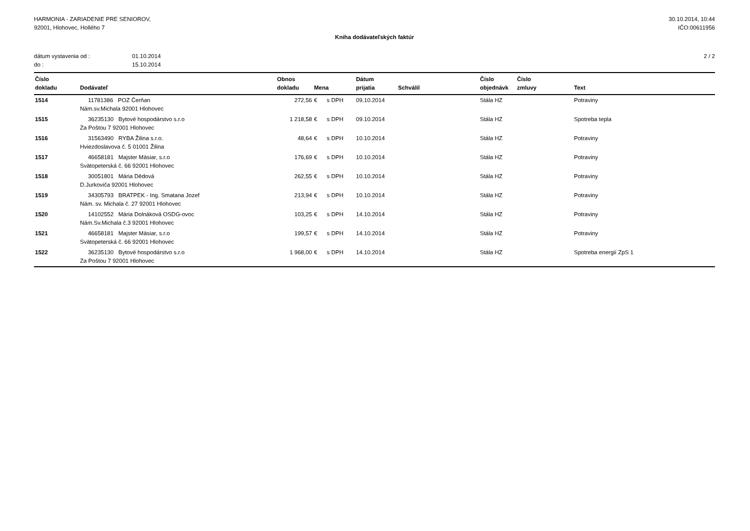HARMONIA - ZARIADENIE PRE SENIOROV,
92001, Hlohovec, Hollého 7
30.10.2014, 10:44
IČO:00611956
Kniha dodávateľských faktúr
| dátum vystavenia od : | 01.10.2014 |
| do : | 15.10.2014 |
2 / 2
| Číslo dokladu | Dodávateľ | Obnos dokladu | Mena | Dátum prijatia | Schválil | Číslo objednávk | Číslo zmluvy | Text |
| --- | --- | --- | --- | --- | --- | --- | --- | --- |
| 1514 | 11781386 POZ Čerňan Nám.sv.Michala 92001 Hlohovec | 272,56 | € s DPH | 09.10.2014 | | Stála HZ | | Potraviny |
| 1515 | 36235130 Bytové hospodárstvo s.r.o Za Poštou 7 92001 Hlohovec | 1 218,58 | € s DPH | 09.10.2014 | | Stála HZ | | Spotreba tepla |
| 1516 | 31563490 RYBA Žilina s.r.o. Hviezdoslavova č. 5 01001 Žilina | 48,64 | € s DPH | 10.10.2014 | | Stála HZ | | Potraviny |
| 1517 | 46658181 Majster Mäsiar, s.r.o Svätopeterská č. 66 92001 Hlohovec | 176,69 | € s DPH | 10.10.2014 | | Stála HZ | | Potraviny |
| 1518 | 30051801 Mária Dědová D.Jurkoviča 92001 Hlohovec | 262,55 | € s DPH | 10.10.2014 | | Stála HZ | | Potraviny |
| 1519 | 34305793 BRATPEK - Ing. Smatana Jozef Nám. sv. Michala č. 27 92001 Hlohovec | 213,94 | € s DPH | 10.10.2014 | | Stála HZ | | Potraviny |
| 1520 | 14102552 Mária Dolnáková OSDG-ovoc Nám.Sv.Michala č.3 92001 Hlohovec | 103,25 | € s DPH | 14.10.2014 | | Stála HZ | | Potraviny |
| 1521 | 46658181 Majster Mäsiar, s.r.o Svätopeterská č. 66 92001 Hlohovec | 199,57 | € s DPH | 14.10.2014 | | Stála HZ | | Potraviny |
| 1522 | 36235130 Bytové hospodárstvo s.r.o Za Poštou 7 92001 Hlohovec | 1 968,00 | € s DPH | 14.10.2014 | | Stála HZ | | Spotreba energií ZpS 1 |